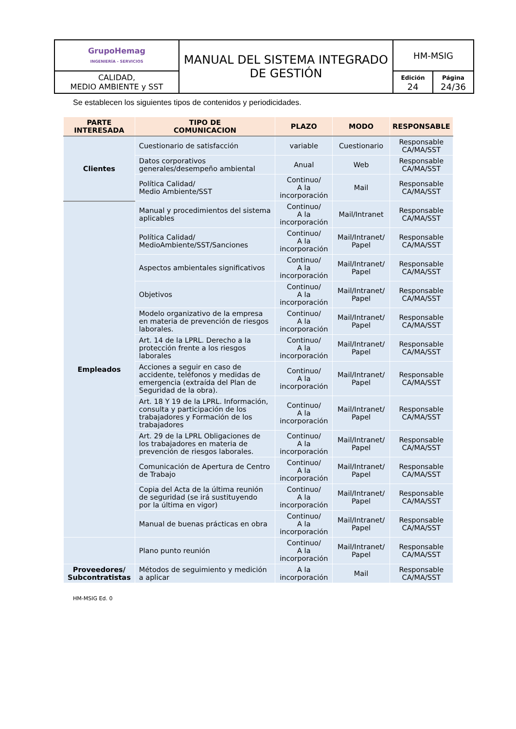| GrupoHemag INGENIERÍA - SERVICIOS | MANUAL DEL SISTEMA INTEGRADO DE GESTIÓN | HM-MSIG | |
| CALIDAD, MEDIO AMBIENTE y SST | | Edición 24 | Página 24/36 |
Se establecen los siguientes tipos de contenidos y periodicidades.
| PARTE INTERESADA | TIPO DE COMUNICACION | PLAZO | MODO | RESPONSABLE |
| --- | --- | --- | --- | --- |
| Clientes | Cuestionario de satisfacción | variable | Cuestionario | Responsable CA/MA/SST |
| | Datos corporativos generales/desempeño ambiental | Anual | Web | Responsable CA/MA/SST |
| | Política Calidad/ Medio Ambiente/SST | Continuo/ A la incorporación | Mail | Responsable CA/MA/SST |
| Empleados | Manual y procedimientos del sistema aplicables | Continuo/ A la incorporación | Mail/Intranet | Responsable CA/MA/SST |
| | Política Calidad/ MedioAmbiente/SST/Sanciones | Continuo/ A la incorporación | Mail/Intranet/ Papel | Responsable CA/MA/SST |
| | Aspectos ambientales significativos | Continuo/ A la incorporación | Mail/Intranet/ Papel | Responsable CA/MA/SST |
| | Objetivos | Continuo/ A la incorporación | Mail/Intranet/ Papel | Responsable CA/MA/SST |
| | Modelo organizativo de la empresa en materia de prevención de riesgos laborales. | Continuo/ A la incorporación | Mail/Intranet/ Papel | Responsable CA/MA/SST |
| | Art. 14 de la LPRL. Derecho a la protección frente a los riesgos laborales | Continuo/ A la incorporación | Mail/Intranet/ Papel | Responsable CA/MA/SST |
| | Acciones a seguir en caso de accidente, teléfonos y medidas de emergencia (extraída del Plan de Seguridad de la obra). | Continuo/ A la incorporación | Mail/Intranet/ Papel | Responsable CA/MA/SST |
| | Art. 18 Y 19 de la LPRL. Información, consulta y participación de los trabajadores y Formación de los trabajadores | Continuo/ A la incorporación | Mail/Intranet/ Papel | Responsable CA/MA/SST |
| | Art. 29 de la LPRL Obligaciones de los trabajadores en materia de prevención de riesgos laborales. | Continuo/ A la incorporación | Mail/Intranet/ Papel | Responsable CA/MA/SST |
| | Comunicación de Apertura de Centro de Trabajo | Continuo/ A la incorporación | Mail/Intranet/ Papel | Responsable CA/MA/SST |
| | Copia del Acta de la última reunión de seguridad (se irá sustituyendo por la última en vigor) | Continuo/ A la incorporación | Mail/Intranet/ Papel | Responsable CA/MA/SST |
| | Manual de buenas prácticas en obra | Continuo/ A la incorporación | Mail/Intranet/ Papel | Responsable CA/MA/SST |
| | Plano punto reunión | Continuo/ A la incorporación | Mail/Intranet/ Papel | Responsable CA/MA/SST |
| Proveedores/ Subcontratistas | Métodos de seguimiento y medición a aplicar | A la incorporación | Mail | Responsable CA/MA/SST |
HM-MSIG Ed. 0